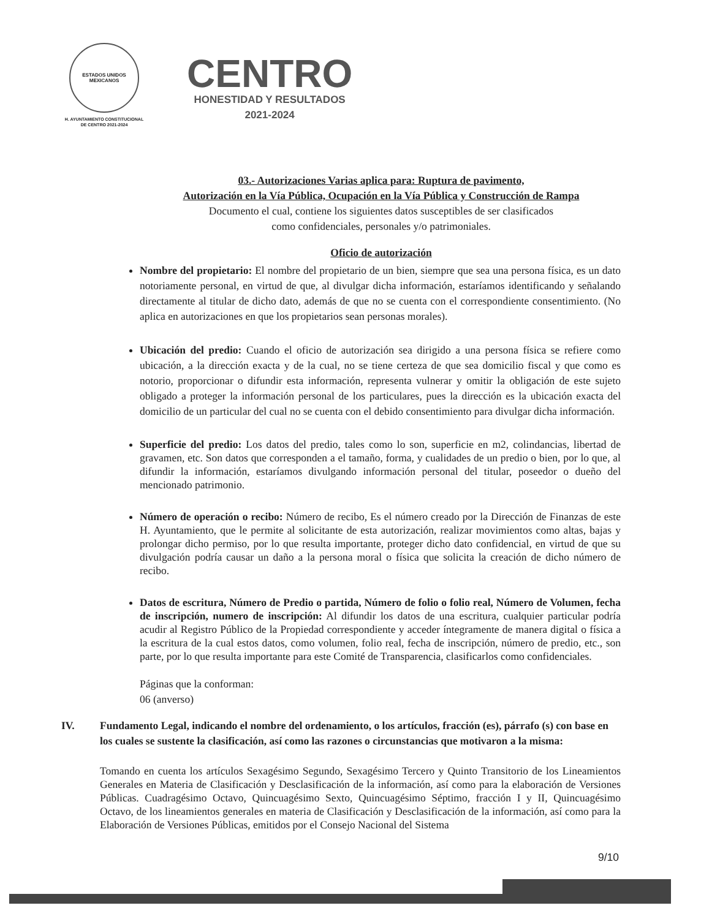ESTADOS UNIDOS MEXICANOS
H. AYUNTAMIENTO CONSTITUCIONAL
DE CENTRO 2021-2024
CENTRO
HONESTIDAD Y RESULTADOS
2021-2024
03.- Autorizaciones Varias aplica para: Ruptura de pavimento,
Autorización en la Vía Pública, Ocupación en la Vía Pública y Construcción de Rampa
Documento el cual, contiene los siguientes datos susceptibles de ser clasificados
como confidenciales, personales y/o patrimoniales.
Oficio de autorización
Nombre del propietario: El nombre del propietario de un bien, siempre que sea una persona física, es un dato notoriamente personal, en virtud de que, al divulgar dicha información, estaríamos identificando y señalando directamente al titular de dicho dato, además de que no se cuenta con el correspondiente consentimiento. (No aplica en autorizaciones en que los propietarios sean personas morales).
Ubicación del predio: Cuando el oficio de autorización sea dirigido a una persona física se refiere como ubicación, a la dirección exacta y de la cual, no se tiene certeza de que sea domicilio fiscal y que como es notorio, proporcionar o difundir esta información, representa vulnerar y omitir la obligación de este sujeto obligado a proteger la información personal de los particulares, pues la dirección es la ubicación exacta del domicilio de un particular del cual no se cuenta con el debido consentimiento para divulgar dicha información.
Superficie del predio: Los datos del predio, tales como lo son, superficie en m2, colindancias, libertad de gravamen, etc. Son datos que corresponden a el tamaño, forma, y cualidades de un predio o bien, por lo que, al difundir la información, estaríamos divulgando información personal del titular, poseedor o dueño del mencionado patrimonio.
Número de operación o recibo: Número de recibo, Es el número creado por la Dirección de Finanzas de este H. Ayuntamiento, que le permite al solicitante de esta autorización, realizar movimientos como altas, bajas y prolongar dicho permiso, por lo que resulta importante, proteger dicho dato confidencial, en virtud de que su divulgación podría causar un daño a la persona moral o física que solicita la creación de dicho número de recibo.
Datos de escritura, Número de Predio o partida, Número de folio o folio real, Número de Volumen, fecha de inscripción, numero de inscripción: Al difundir los datos de una escritura, cualquier particular podría acudir al Registro Público de la Propiedad correspondiente y acceder íntegramente de manera digital o física a la escritura de la cual estos datos, como volumen, folio real, fecha de inscripción, número de predio, etc., son parte, por lo que resulta importante para este Comité de Transparencia, clasificarlos como confidenciales.
Páginas que la conforman:
06 (anverso)
IV. Fundamento Legal, indicando el nombre del ordenamiento, o los artículos, fracción (es), párrafo (s) con base en los cuales se sustente la clasificación, así como las razones o circunstancias que motivaron a la misma:
Tomando en cuenta los artículos Sexagésimo Segundo, Sexagésimo Tercero y Quinto Transitorio de los Lineamientos Generales en Materia de Clasificación y Desclasificación de la información, así como para la elaboración de Versiones Públicas. Cuadragésimo Octavo, Quincuagésimo Sexto, Quincuagésimo Séptimo, fracción I y II, Quincuagésimo Octavo, de los lineamientos generales en materia de Clasificación y Desclasificación de la información, así como para la Elaboración de Versiones Públicas, emitidos por el Consejo Nacional del Sistema
9/10